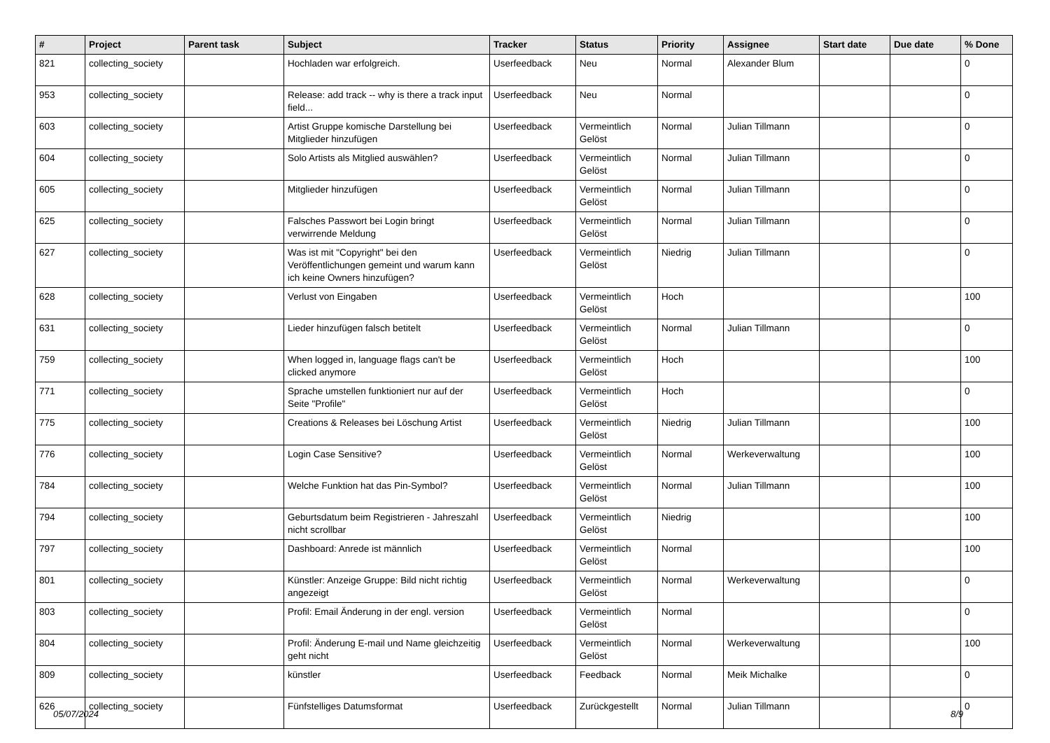| # | Project | Parent task | Subject | Tracker | Status | Priority | Assignee | Start date | Due date | % Done |
| --- | --- | --- | --- | --- | --- | --- | --- | --- | --- | --- |
| 821 | collecting_society | | Hochladen war erfolgreich. | Userfeedback | Neu | Normal | Alexander Blum | | | 0 |
| 953 | collecting_society | | Release: add track -- why is there a track input field... | Userfeedback | Neu | Normal | | | | 0 |
| 603 | collecting_society | | Artist Gruppe komische Darstellung bei Mitglieder hinzufügen | Userfeedback | Vermeintlich Gelöst | Normal | Julian Tillmann | | | 0 |
| 604 | collecting_society | | Solo Artists als Mitglied auswählen? | Userfeedback | Vermeintlich Gelöst | Normal | Julian Tillmann | | | 0 |
| 605 | collecting_society | | Mitglieder hinzufügen | Userfeedback | Vermeintlich Gelöst | Normal | Julian Tillmann | | | 0 |
| 625 | collecting_society | | Falsches Passwort bei Login bringt verwirrende Meldung | Userfeedback | Vermeintlich Gelöst | Normal | Julian Tillmann | | | 0 |
| 627 | collecting_society | | Was ist mit "Copyright" bei den Veröffentlichungen gemeint und warum kann ich keine Owners hinzufügen? | Userfeedback | Vermeintlich Gelöst | Niedrig | Julian Tillmann | | | 0 |
| 628 | collecting_society | | Verlust von Eingaben | Userfeedback | Vermeintlich Gelöst | Hoch | | | | 100 |
| 631 | collecting_society | | Lieder hinzufügen falsch betitelt | Userfeedback | Vermeintlich Gelöst | Normal | Julian Tillmann | | | 0 |
| 759 | collecting_society | | When logged in, language flags can't be clicked anymore | Userfeedback | Vermeintlich Gelöst | Hoch | | | | 100 |
| 771 | collecting_society | | Sprache umstellen funktioniert nur auf der Seite "Profile" | Userfeedback | Vermeintlich Gelöst | Hoch | | | | 0 |
| 775 | collecting_society | | Creations & Releases bei Löschung Artist | Userfeedback | Vermeintlich Gelöst | Niedrig | Julian Tillmann | | | 100 |
| 776 | collecting_society | | Login Case Sensitive? | Userfeedback | Vermeintlich Gelöst | Normal | Werkeverwaltung | | | 100 |
| 784 | collecting_society | | Welche Funktion hat das Pin-Symbol? | Userfeedback | Vermeintlich Gelöst | Normal | Julian Tillmann | | | 100 |
| 794 | collecting_society | | Geburtsdatum beim Registrieren - Jahreszahl nicht scrollbar | Userfeedback | Vermeintlich Gelöst | Niedrig | | | | 100 |
| 797 | collecting_society | | Dashboard: Anrede ist männlich | Userfeedback | Vermeintlich Gelöst | Normal | | | | 100 |
| 801 | collecting_society | | Künstler: Anzeige Gruppe: Bild nicht richtig angezeigt | Userfeedback | Vermeintlich Gelöst | Normal | Werkeverwaltung | | | 0 |
| 803 | collecting_society | | Profil: Email Änderung in der engl. version | Userfeedback | Vermeintlich Gelöst | Normal | | | | 0 |
| 804 | collecting_society | | Profil: Änderung E-mail und Name gleichzeitig geht nicht | Userfeedback | Vermeintlich Gelöst | Normal | Werkeverwaltung | | | 100 |
| 809 | collecting_society | | künstler | Userfeedback | Feedback | Normal | Meik Michalke | | | 0 |
| 626 | collecting_society | | Fünfstelliges Datumsformat | Userfeedback | Zurückgestellt | Normal | Julian Tillmann | | | 0 |
05/07/2024 8/9